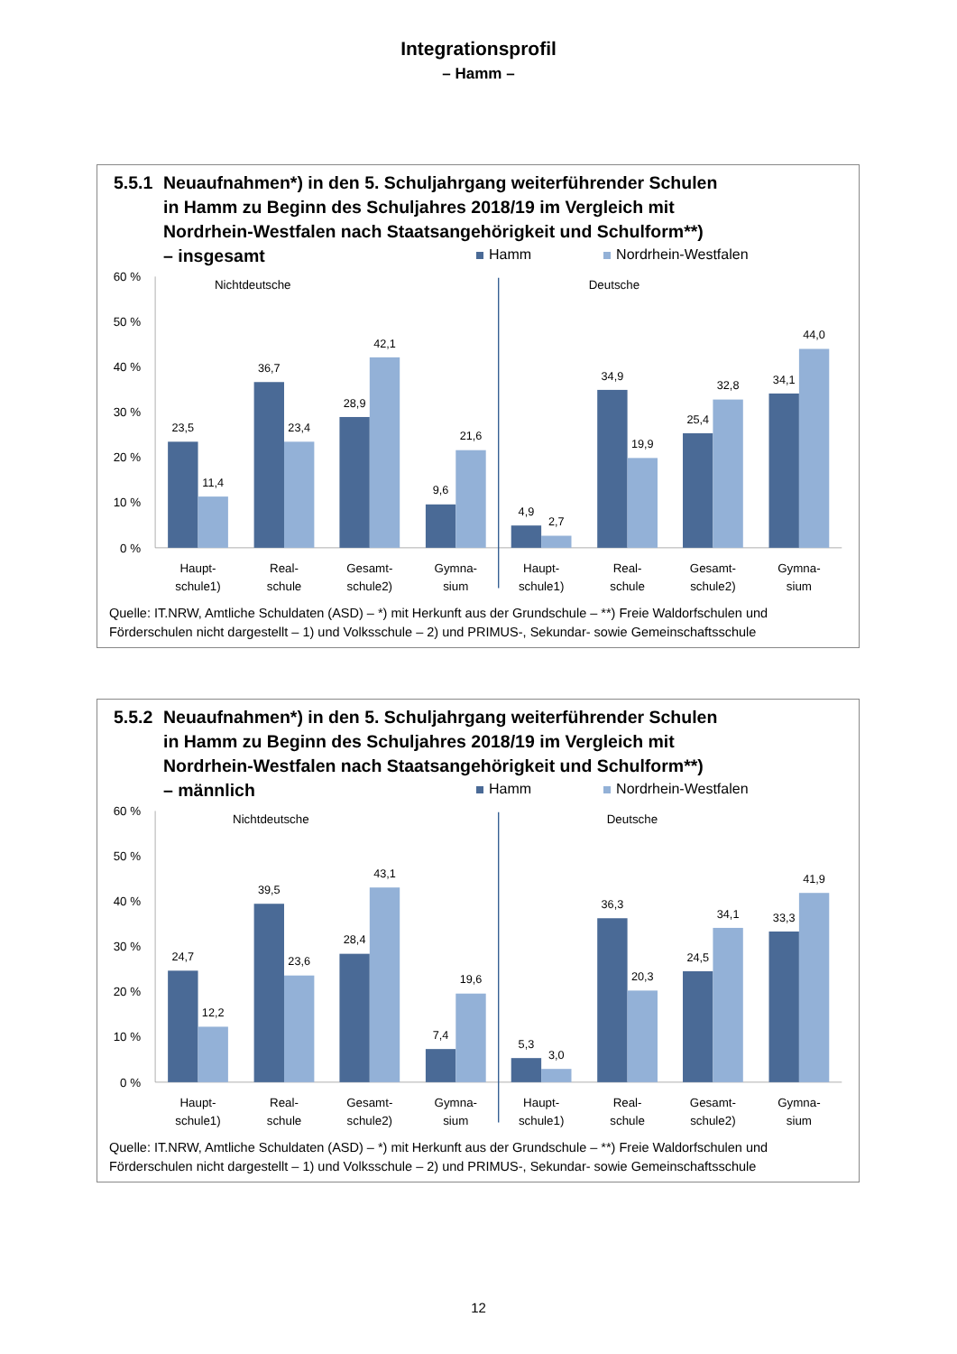Integrationsprofil
– Hamm –
5.5.1 Neuaufnahmen*) in den 5. Schuljahrgang weiterführender Schulen
in Hamm zu Beginn des Schuljahres 2018/19 im Vergleich mit
Nordrhein-Westfalen nach Staatsangehörigkeit und Schulform**)
– insgesamt
Hamm Nordrhein-Westfalen
60 %
50 %
40 %
30 %
20 %
10 %
0 %
Nichtdeutsche
Deutsche
23,5
11,4
36,7
23,4
28,9
42,1
9,6
21,6
4,9
2,7
34,9
19,9
25,4
32,8
34,1
44,0
Haupt-
schule1)
Real-
schule
Gesamt-
schule2)
Gymna-
sium
Haupt-
schule1)
Real-
schule
Gesamt-
schule2)
Gymna-
sium
Quelle: IT.NRW, Amtliche Schuldaten (ASD) – *) mit Herkunft aus der Grundschule – **) Freie Waldorfschulen und Förderschulen nicht dargestellt – 1) und Volksschule – 2) und PRIMUS-, Sekundar- sowie Gemeinschaftsschule
5.5.2 Neuaufnahmen*) in den 5. Schuljahrgang weiterführender Schulen
in Hamm zu Beginn des Schuljahres 2018/19 im Vergleich mit
Nordrhein-Westfalen nach Staatsangehörigkeit und Schulform**)
– männlich
Hamm Nordrhein-Westfalen
60 %
50 %
40 %
30 %
20 %
10 %
0 %
Nichtdeutsche
Deutsche
24,7
12,2
39,5
23,6
28,4
43,1
7,4
19,6
5,3
3,0
36,3
20,3
24,5
34,1
33,3
41,9
Haupt-
schule1)
Real-
schule
Gesamt-
schule2)
Gymna-
sium
Haupt-
schule1)
Real-
schule
Gesamt-
schule2)
Gymna-
sium
Quelle: IT.NRW, Amtliche Schuldaten (ASD) – *) mit Herkunft aus der Grundschule – **) Freie Waldorfschulen und Förderschulen nicht dargestellt – 1) und Volksschule – 2) und PRIMUS-, Sekundar- sowie Gemeinschaftsschule
12